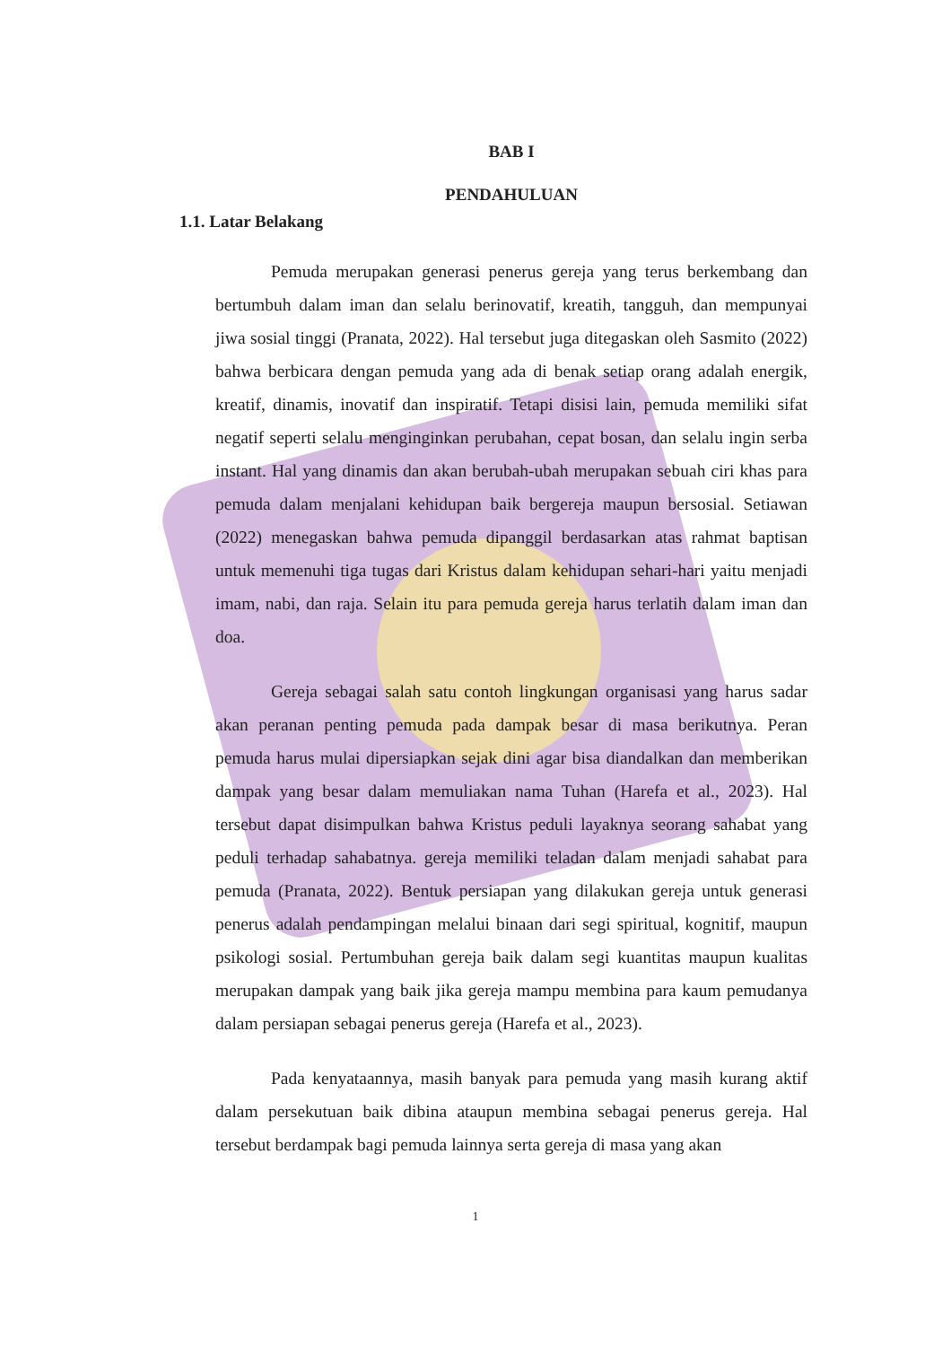BAB I
PENDAHULUAN
1.1. Latar Belakang
Pemuda merupakan generasi penerus gereja yang terus berkembang dan bertumbuh dalam iman dan selalu berinovatif, kreatih, tangguh, dan mempunyai jiwa sosial tinggi (Pranata, 2022). Hal tersebut juga ditegaskan oleh Sasmito (2022) bahwa berbicara dengan pemuda yang ada di benak setiap orang adalah energik, kreatif, dinamis, inovatif dan inspiratif. Tetapi disisi lain, pemuda memiliki sifat negatif seperti selalu menginginkan perubahan, cepat bosan, dan selalu ingin serba instant. Hal yang dinamis dan akan berubah-ubah merupakan sebuah ciri khas para pemuda dalam menjalani kehidupan baik bergereja maupun bersosial. Setiawan (2022) menegaskan bahwa pemuda dipanggil berdasarkan atas rahmat baptisan untuk memenuhi tiga tugas dari Kristus dalam kehidupan sehari-hari yaitu menjadi imam, nabi, dan raja. Selain itu para pemuda gereja harus terlatih dalam iman dan doa.
Gereja sebagai salah satu contoh lingkungan organisasi yang harus sadar akan peranan penting pemuda pada dampak besar di masa berikutnya. Peran pemuda harus mulai dipersiapkan sejak dini agar bisa diandalkan dan memberikan dampak yang besar dalam memuliakan nama Tuhan (Harefa et al., 2023). Hal tersebut dapat disimpulkan bahwa Kristus peduli layaknya seorang sahabat yang peduli terhadap sahabatnya. gereja memiliki teladan dalam menjadi sahabat para pemuda (Pranata, 2022). Bentuk persiapan yang dilakukan gereja untuk generasi penerus adalah pendampingan melalui binaan dari segi spiritual, kognitif, maupun psikologi sosial. Pertumbuhan gereja baik dalam segi kuantitas maupun kualitas merupakan dampak yang baik jika gereja mampu membina para kaum pemudanya dalam persiapan sebagai penerus gereja (Harefa et al., 2023).
Pada kenyataannya, masih banyak para pemuda yang masih kurang aktif dalam persekutuan baik dibina ataupun membina sebagai penerus gereja. Hal tersebut berdampak bagi pemuda lainnya serta gereja di masa yang akan
1